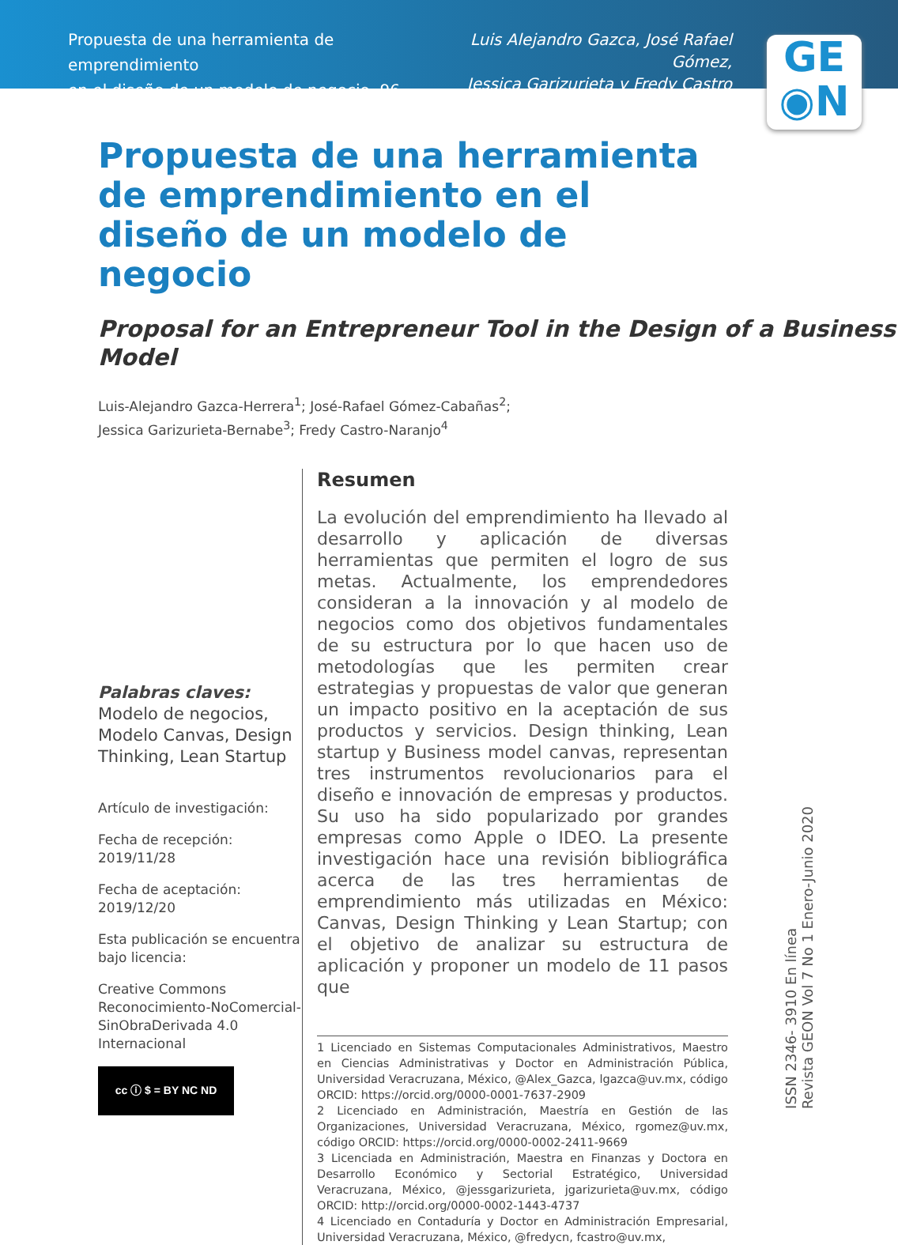Propuesta de una herramienta de emprendimiento
en el diseño de un modelo de negocio, 96-111
Luis Alejandro Gazca, José Rafael Gómez,
Jessica Garizurieta y Fredy Castro
GE
◉N
Propuesta de una herramienta de emprendimiento en el diseño de un modelo de negocio
Proposal for an Entrepreneur Tool in the Design of a Business Model
Luis-Alejandro Gazca-Herrera<sup>1</sup>; José-Rafael Gómez-Cabañas<sup>2</sup>;
Jessica Garizurieta-Bernabe<sup>3</sup>; Fredy Castro-Naranjo<sup>4</sup>
Palabras claves:
Modelo de negocios, Modelo Canvas, Design Thinking, Lean Startup
Artículo de investigación:
Fecha de recepción:
2019/11/28
Fecha de aceptación:
2019/12/20
Esta publicación se encuentra bajo licencia:
Creative Commons Reconocimiento-NoComercial-SinObraDerivada 4.0 Internacional
cc ⓘ $ = BY NC ND
Resumen
La evolución del emprendimiento ha llevado al desarrollo y aplicación de diversas herramientas que permiten el logro de sus metas. Actualmente, los emprendedores consideran a la innovación y al modelo de negocios como dos objetivos fundamentales de su estructura por lo que hacen uso de metodologías que les permiten crear estrategias y propuestas de valor que generan un impacto positivo en la aceptación de sus productos y servicios. Design thinking, Lean startup y Business model canvas, representan tres instrumentos revolucionarios para el diseño e innovación de empresas y productos. Su uso ha sido popularizado por grandes empresas como Apple o IDEO. La presente investigación hace una revisión bibliográfica acerca de las tres herramientas de emprendimiento más utilizadas en México: Canvas, Design Thinking y Lean Startup; con el objetivo de analizar su estructura de aplicación y proponer un modelo de 11 pasos que
1 Licenciado en Sistemas Computacionales Administrativos, Maestro en Ciencias Administrativas y Doctor en Administración Pública, Universidad Veracruzana, México, @Alex_Gazca, lgazca@uv.mx, código ORCID: https://orcid.org/0000-0001-7637-2909
2 Licenciado en Administración, Maestría en Gestión de las Organizaciones, Universidad Veracruzana, México, rgomez@uv.mx, código ORCID: https://orcid.org/0000-0002-2411-9669
3 Licenciada en Administración, Maestra en Finanzas y Doctora en Desarrollo Económico y Sectorial Estratégico, Universidad Veracruzana, México, @jessgarizurieta, jgarizurieta@uv.mx, código ORCID: http://orcid.org/0000-0002-1443-4737
4 Licenciado en Contaduría y Doctor en Administración Empresarial, Universidad Veracruzana, México, @fredycn, fcastro@uv.mx,
ISSN 2346- 3910 En línea
Revista GEON Vol 7 No 1 Enero-Junio 2020